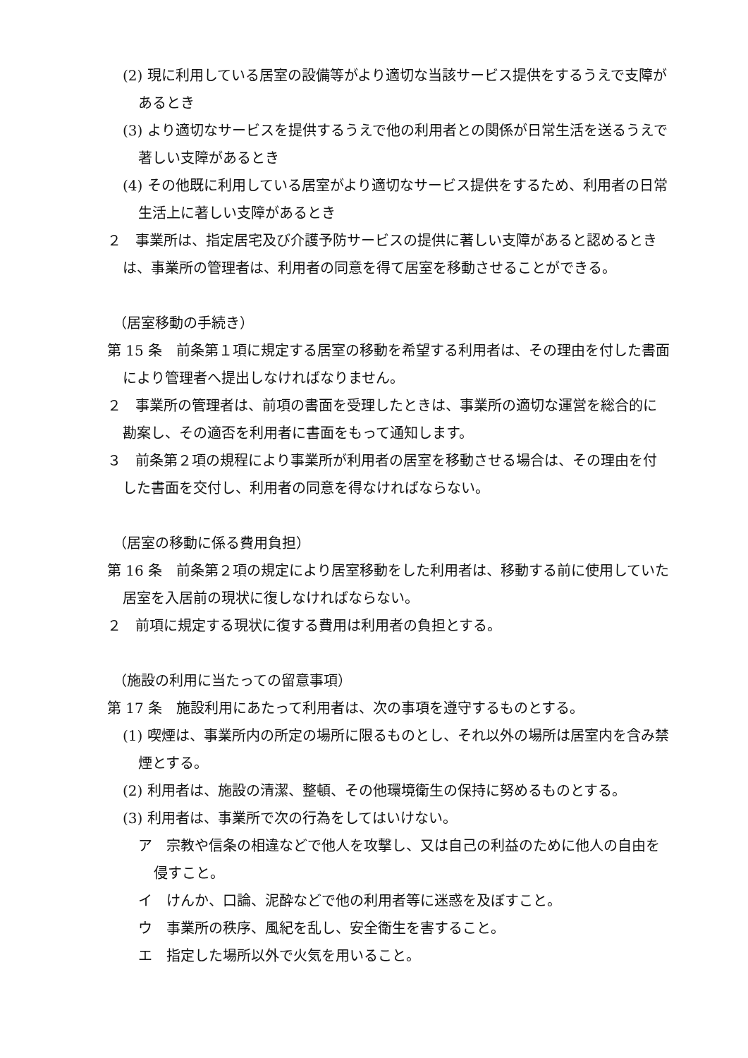(2) 現に利用している居室の設備等がより適切な当該サービス提供をするうえで支障があるとき
(3) より適切なサービスを提供するうえで他の利用者との関係が日常生活を送るうえで著しい支障があるとき
(4) その他既に利用している居室がより適切なサービス提供をするため、利用者の日常生活上に著しい支障があるとき
２　事業所は、指定居宅及び介護予防サービスの提供に著しい支障があると認めるときは、事業所の管理者は、利用者の同意を得て居室を移動させることができる。
（居室移動の手続き）
第 15 条　前条第１項に規定する居室の移動を希望する利用者は、その理由を付した書面により管理者へ提出しなければなりません。
２　事業所の管理者は、前項の書面を受理したときは、事業所の適切な運営を総合的に勘案し、その適否を利用者に書面をもって通知します。
３　前条第２項の規程により事業所が利用者の居室を移動させる場合は、その理由を付した書面を交付し、利用者の同意を得なければならない。
（居室の移動に係る費用負担）
第 16 条　前条第２項の規定により居室移動をした利用者は、移動する前に使用していた居室を入居前の現状に復しなければならない。
２　前項に規定する現状に復する費用は利用者の負担とする。
（施設の利用に当たっての留意事項）
第 17 条　施設利用にあたって利用者は、次の事項を遵守するものとする。
(1) 喫煙は、事業所内の所定の場所に限るものとし、それ以外の場所は居室内を含み禁煙とする。
(2) 利用者は、施設の清潔、整頓、その他環境衛生の保持に努めるものとする。
(3) 利用者は、事業所で次の行為をしてはいけない。
ア　宗教や信条の相違などで他人を攻撃し、又は自己の利益のために他人の自由を侵すこと。
イ　けんか、口論、泥酔などで他の利用者等に迷惑を及ぼすこと。
ウ　事業所の秩序、風紀を乱し、安全衛生を害すること。
エ　指定した場所以外で火気を用いること。